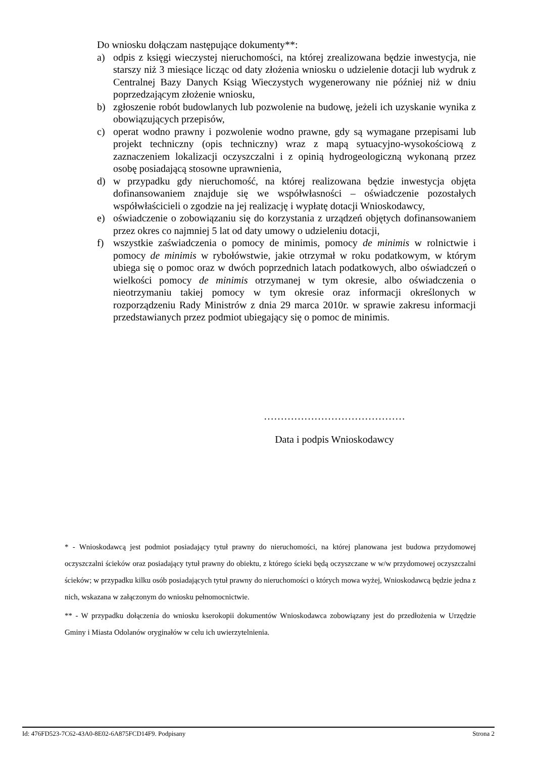Do wniosku dołączam następujące dokumenty**:
a) odpis z księgi wieczystej nieruchomości, na której zrealizowana będzie inwestycja, nie starszy niż 3 miesiące licząc od daty złożenia wniosku o udzielenie dotacji lub wydruk z Centralnej Bazy Danych Ksiąg Wieczystych wygenerowany nie później niż w dniu poprzedzającym złożenie wniosku,
b) zgłoszenie robót budowlanych lub pozwolenie na budowę, jeżeli ich uzyskanie wynika z obowiązujących przepisów,
c) operat wodno prawny i pozwolenie wodno prawne, gdy są wymagane przepisami lub projekt techniczny (opis techniczny) wraz z mapą sytuacyjno-wysokościową z zaznaczeniem lokalizacji oczyszczalni i z opinią hydrogeologiczną wykonaną przez osobę posiadającą stosowne uprawnienia,
d) w przypadku gdy nieruchomość, na której realizowana będzie inwestycja objęta dofinansowaniem znajduje się we współwłasności – oświadczenie pozostałych współwłaścicieli o zgodzie na jej realizację i wypłatę dotacji Wnioskodawcy,
e) oświadczenie o zobowiązaniu się do korzystania z urządzeń objętych dofinansowaniem przez okres co najmniej 5 lat od daty umowy o udzieleniu dotacji,
f) wszystkie zaświadczenia o pomocy de minimis, pomocy de minimis w rolnictwie i pomocy de minimis w rybołówstwie, jakie otrzymał w roku podatkowym, w którym ubiega się o pomoc oraz w dwóch poprzednich latach podatkowych, albo oświadczeń o wielkości pomocy de minimis otrzymanej w tym okresie, albo oświadczenia o nieotrzymaniu takiej pomocy w tym okresie oraz informacji określonych w rozporządzeniu Rady Ministrów z dnia 29 marca 2010r. w sprawie zakresu informacji przedstawianych przez podmiot ubiegający się o pomoc de minimis.
……………………………………
Data i podpis Wnioskodawcy
* - Wnioskodawcą jest podmiot posiadający tytuł prawny do nieruchomości, na której planowana jest budowa przydomowej oczyszczalni ścieków oraz posiadający tytuł prawny do obiektu, z którego ścieki będą oczyszczane w w/w przydomowej oczyszczalni ścieków; w przypadku kilku osób posiadających tytuł prawny do nieruchomości o których mowa wyżej, Wnioskodawcą będzie jedna z nich, wskazana w załączonym do wniosku pełnomocnictwie.
** - W przypadku dołączenia do wniosku kserokopii dokumentów Wnioskodawca zobowiązany jest do przedłożenia w Urzędzie Gminy i Miasta Odolanów oryginałów w celu ich uwierzytelnienia.
Id: 476FD523-7C62-43A0-8E02-6A875FCD14F9. Podpisany Strona 2